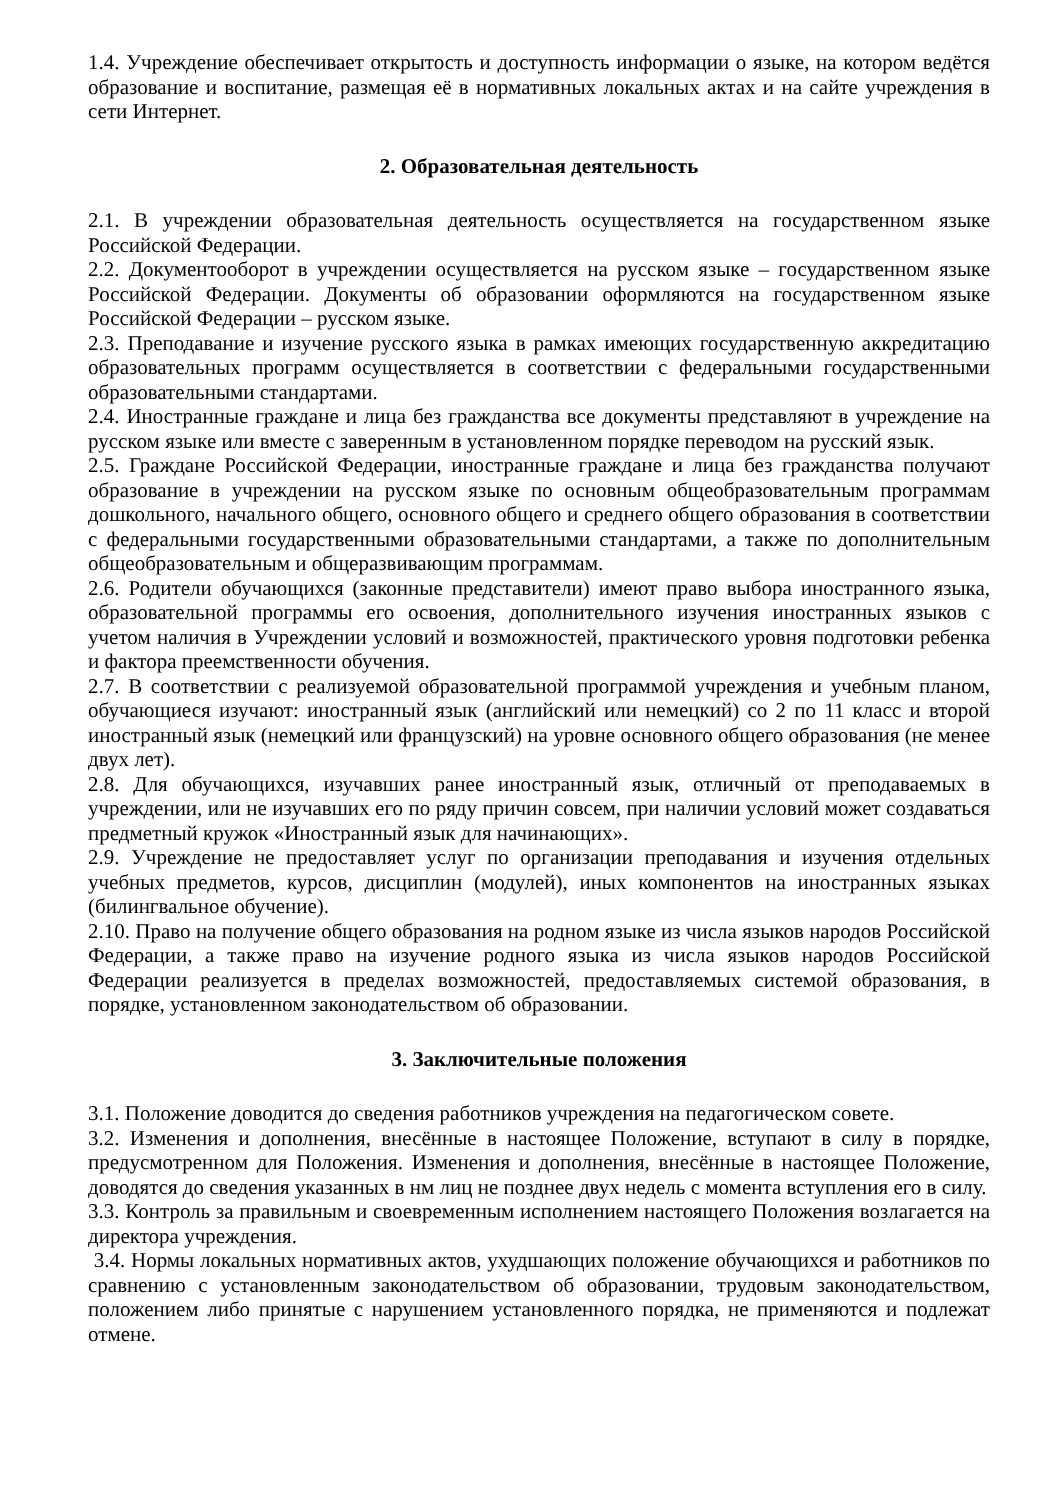1.4. Учреждение обеспечивает открытость и доступность информации о языке, на котором ведётся образование и воспитание, размещая её в нормативных локальных актах и на сайте учреждения в сети Интернет.
2. Образовательная деятельность
2.1. В учреждении образовательная деятельность осуществляется на государственном языке Российской Федерации.
2.2. Документооборот в учреждении осуществляется на русском языке – государственном языке Российской Федерации. Документы об образовании оформляются на государственном языке Российской Федерации – русском языке.
2.3. Преподавание и изучение русского языка в рамках имеющих государственную аккредитацию образовательных программ осуществляется в соответствии с федеральными государственными образовательными стандартами.
2.4. Иностранные граждане и лица без гражданства все документы представляют в учреждение на русском языке или вместе с заверенным в установленном порядке переводом на русский язык.
2.5. Граждане Российской Федерации, иностранные граждане и лица без гражданства получают образование в учреждении на русском языке по основным общеобразовательным программам дошкольного, начального общего, основного общего и среднего общего образования в соответствии с федеральными государственными образовательными стандартами, а также по дополнительным общеобразовательным и общеразвивающим программам.
2.6. Родители обучающихся (законные представители) имеют право выбора иностранного языка, образовательной программы его освоения, дополнительного изучения иностранных языков с учетом наличия в Учреждении условий и возможностей, практического уровня подготовки ребенка и фактора преемственности обучения.
2.7. В соответствии с реализуемой образовательной программой учреждения и учебным планом, обучающиеся изучают: иностранный язык (английский или немецкий) со 2 по 11 класс и второй иностранный язык (немецкий или французский) на уровне основного общего образования (не менее двух лет).
2.8. Для обучающихся, изучавших ранее иностранный язык, отличный от преподаваемых в учреждении, или не изучавших его по ряду причин совсем, при наличии условий может создаваться предметный кружок «Иностранный язык для начинающих».
2.9. Учреждение не предоставляет услуг по организации преподавания и изучения отдельных учебных предметов, курсов, дисциплин (модулей), иных компонентов на иностранных языках (билингвальное обучение).
2.10. Право на получение общего образования на родном языке из числа языков народов Российской Федерации, а также право на изучение родного языка из числа языков народов Российской Федерации реализуется в пределах возможностей, предоставляемых системой образования, в порядке, установленном законодательством об образовании.
3. Заключительные положения
3.1. Положение доводится до сведения работников учреждения на педагогическом совете.
3.2. Изменения и дополнения, внесённые в настоящее Положение, вступают в силу в порядке, предусмотренном для Положения. Изменения и дополнения, внесённые в настоящее Положение, доводятся до сведения указанных в нм лиц не позднее двух недель с момента вступления его в силу.
3.3. Контроль за правильным и своевременным исполнением настоящего Положения возлагается на директора учреждения.
3.4. Нормы локальных нормативных актов, ухудшающих положение обучающихся и работников по сравнению с установленным законодательством об образовании, трудовым законодательством, положением либо принятые с нарушением установленного порядка, не применяются и подлежат отмене.